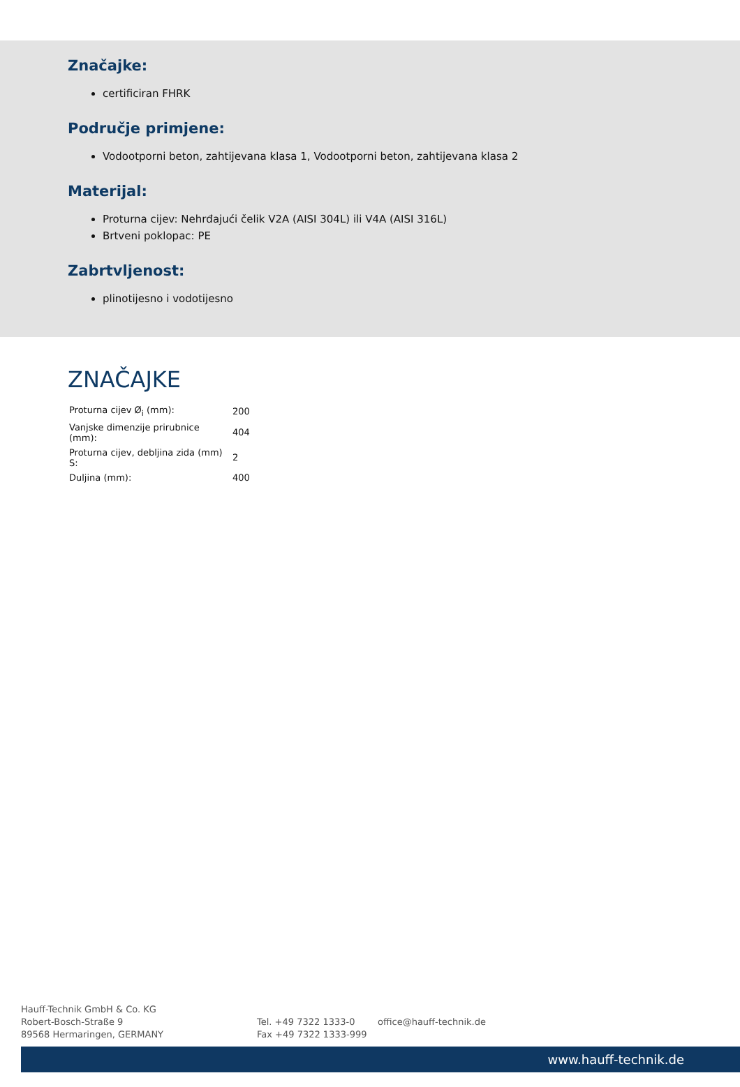Značajke:
certificiran FHRK
Područje primjene:
Vodootporni beton, zahtijevana klasa 1, Vodootporni beton, zahtijevana klasa 2
Materijal:
Proturna cijev: Nehrđajući čelik V2A (AISI 304L) ili V4A (AISI 316L)
Brtveni poklopac: PE
Zabrtvljenost:
plinotijesno i vodotijesno
ZNAČAJKE
| Proturna cijev Ø<sub>i</sub> (mm): | 200 |
| Vanjske dimenzije prirubnice (mm): | 404 |
| Proturna cijev, debljina zida (mm) S: | 2 |
| Duljina (mm): | 400 |
Hauff-Technik GmbH & Co. KG
Robert-Bosch-Straße 9
89568 Hermaringen, GERMANY
Tel. +49 7322 1333-0
Fax +49 7322 1333-999
office@hauff-technik.de
www.hauff-technik.de